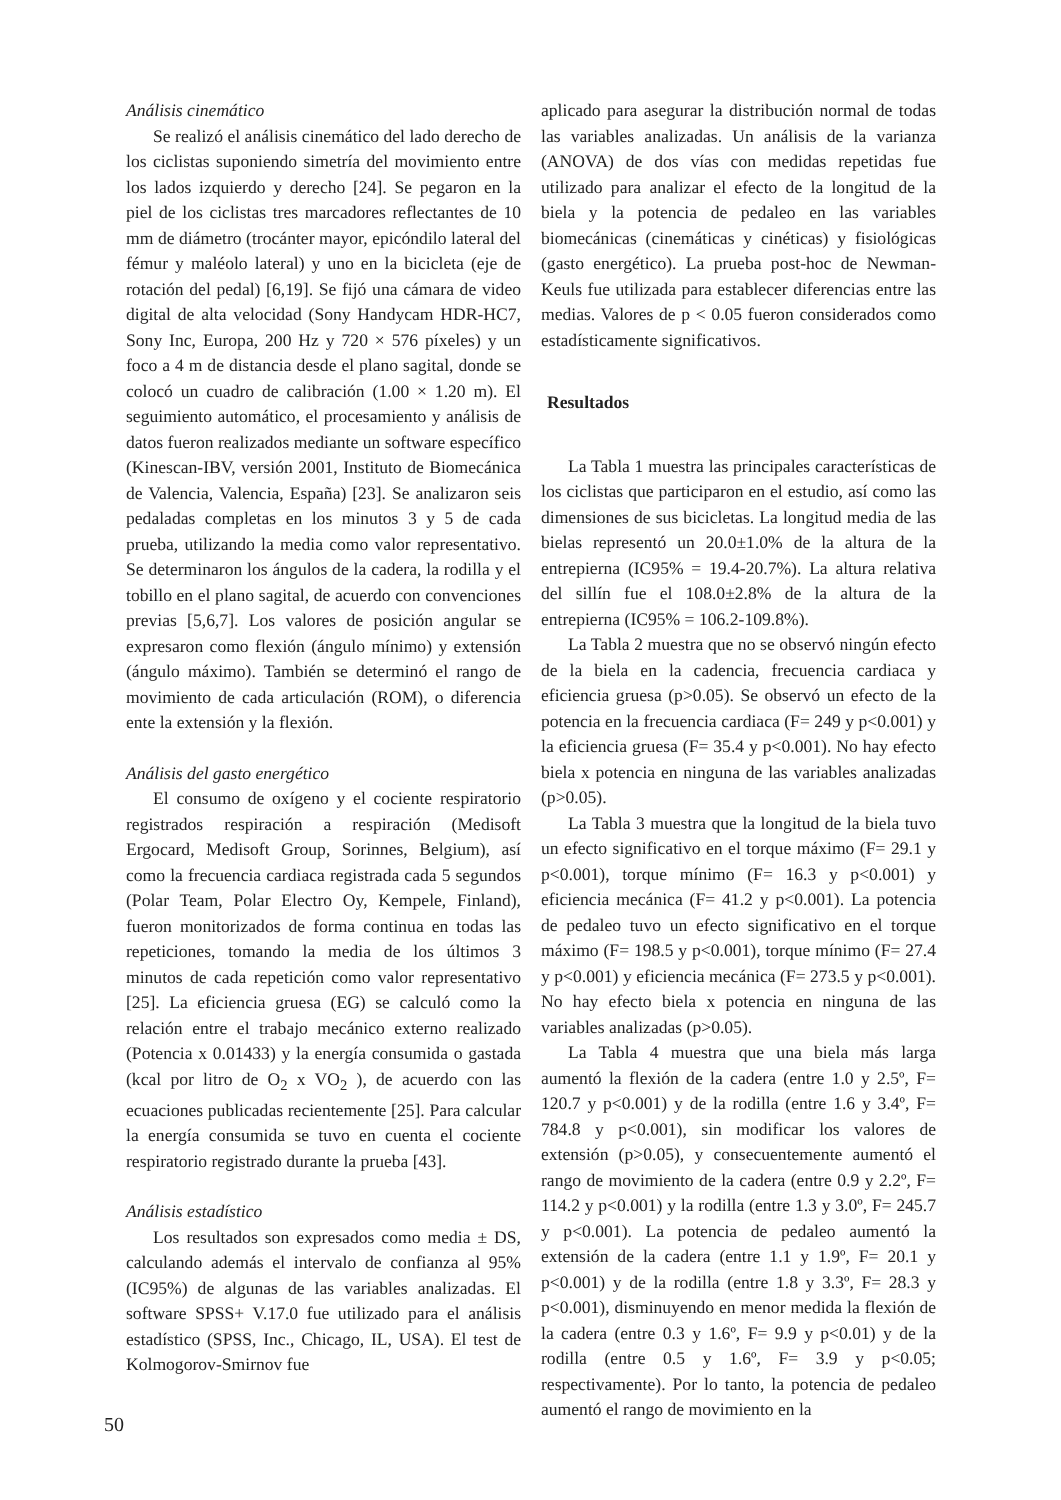Análisis cinemático
Se realizó el análisis cinemático del lado derecho de los ciclistas suponiendo simetría del movimiento entre los lados izquierdo y derecho [24]. Se pegaron en la piel de los ciclistas tres marcadores reflectantes de 10 mm de diámetro (trocánter mayor, epicóndilo lateral del fémur y maléolo lateral) y uno en la bicicleta (eje de rotación del pedal) [6,19]. Se fijó una cámara de video digital de alta velocidad (Sony Handycam HDR-HC7, Sony Inc, Europa, 200 Hz y 720 × 576 píxeles) y un foco a 4 m de distancia desde el plano sagital, donde se colocó un cuadro de calibración (1.00 × 1.20 m). El seguimiento automático, el procesamiento y análisis de datos fueron realizados mediante un software específico (Kinescan-IBV, versión 2001, Instituto de Biomecánica de Valencia, Valencia, España) [23]. Se analizaron seis pedaladas completas en los minutos 3 y 5 de cada prueba, utilizando la media como valor representativo. Se determinaron los ángulos de la cadera, la rodilla y el tobillo en el plano sagital, de acuerdo con convenciones previas [5,6,7]. Los valores de posición angular se expresaron como flexión (ángulo mínimo) y extensión (ángulo máximo). También se determinó el rango de movimiento de cada articulación (ROM), o diferencia ente la extensión y la flexión.
Análisis del gasto energético
El consumo de oxígeno y el cociente respiratorio registrados respiración a respiración (Medisoft Ergocard, Medisoft Group, Sorinnes, Belgium), así como la frecuencia cardiaca registrada cada 5 segundos (Polar Team, Polar Electro Oy, Kempele, Finland), fueron monitorizados de forma continua en todas las repeticiones, tomando la media de los últimos 3 minutos de cada repetición como valor representativo [25]. La eficiencia gruesa (EG) se calculó como la relación entre el trabajo mecánico externo realizado (Potencia x 0.01433) y la energía consumida o gastada (kcal por litro de O<sub>2</sub> x VO<sub>2</sub> ), de acuerdo con las ecuaciones publicadas recientemente [25]. Para calcular la energía consumida se tuvo en cuenta el cociente respiratorio registrado durante la prueba [43].
Análisis estadístico
Los resultados son expresados como media ± DS, calculando además el intervalo de confianza al 95% (IC95%) de algunas de las variables analizadas. El software SPSS+ V.17.0 fue utilizado para el análisis estadístico (SPSS, Inc., Chicago, IL, USA). El test de Kolmogorov-Smirnov fue
aplicado para asegurar la distribución normal de todas las variables analizadas. Un análisis de la varianza (ANOVA) de dos vías con medidas repetidas fue utilizado para analizar el efecto de la longitud de la biela y la potencia de pedaleo en las variables biomecánicas (cinemáticas y cinéticas) y fisiológicas (gasto energético). La prueba post-hoc de Newman-Keuls fue utilizada para establecer diferencias entre las medias. Valores de p < 0.05 fueron considerados como estadísticamente significativos.
Resultados
La Tabla 1 muestra las principales características de los ciclistas que participaron en el estudio, así como las dimensiones de sus bicicletas. La longitud media de las bielas representó un 20.0±1.0% de la altura de la entrepierna (IC95% = 19.4-20.7%). La altura relativa del sillín fue el 108.0±2.8% de la altura de la entrepierna (IC95% = 106.2-109.8%).
La Tabla 2 muestra que no se observó ningún efecto de la biela en la cadencia, frecuencia cardiaca y eficiencia gruesa (p>0.05). Se observó un efecto de la potencia en la frecuencia cardiaca (F= 249 y p<0.001) y la eficiencia gruesa (F= 35.4 y p<0.001). No hay efecto biela x potencia en ninguna de las variables analizadas (p>0.05).
La Tabla 3 muestra que la longitud de la biela tuvo un efecto significativo en el torque máximo (F= 29.1 y p<0.001), torque mínimo (F= 16.3 y p<0.001) y eficiencia mecánica (F= 41.2 y p<0.001). La potencia de pedaleo tuvo un efecto significativo en el torque máximo (F= 198.5 y p<0.001), torque mínimo (F= 27.4 y p<0.001) y eficiencia mecánica (F= 273.5 y p<0.001). No hay efecto biela x potencia en ninguna de las variables analizadas (p>0.05).
La Tabla 4 muestra que una biela más larga aumentó la flexión de la cadera (entre 1.0 y 2.5º, F= 120.7 y p<0.001) y de la rodilla (entre 1.6 y 3.4º, F= 784.8 y p<0.001), sin modificar los valores de extensión (p>0.05), y consecuentemente aumentó el rango de movimiento de la cadera (entre 0.9 y 2.2º, F= 114.2 y p<0.001) y la rodilla (entre 1.3 y 3.0º, F= 245.7 y p<0.001). La potencia de pedaleo aumentó la extensión de la cadera (entre 1.1 y 1.9º, F= 20.1 y p<0.001) y de la rodilla (entre 1.8 y 3.3º, F= 28.3 y p<0.001), disminuyendo en menor medida la flexión de la cadera (entre 0.3 y 1.6º, F= 9.9 y p<0.01) y de la rodilla (entre 0.5 y 1.6º, F= 3.9 y p<0.05; respectivamente). Por lo tanto, la potencia de pedaleo aumentó el rango de movimiento en la
50